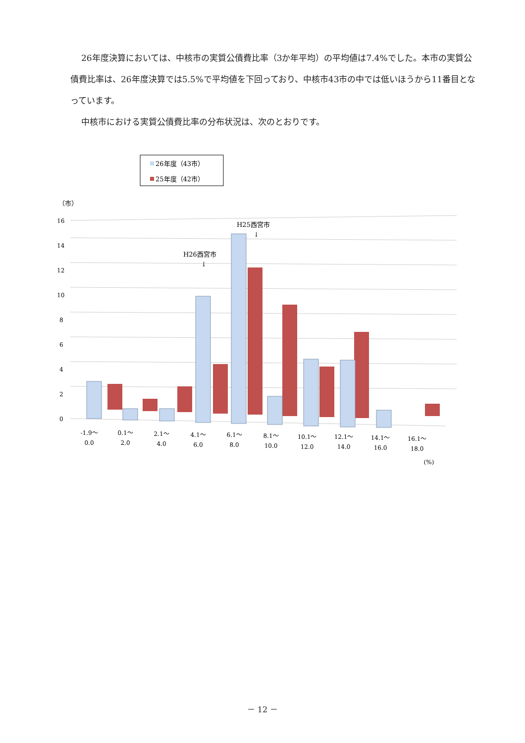26年度決算においては、中核市の実質公債費比率（3か年平均）の平均値は7.4%でした。本市の実質公債費比率は、26年度決算では5.5%で平均値を下回っており、中核市43市の中では低いほうから11番目となっています。
中核市における実質公債費比率の分布状況は、次のとおりです。
26年度（43市）
25年度（42市）
（市）
16
14
12
10
8
6
4
2
0
H26西宮市
↓
H25西宮市
↓
-1.9〜
0.0
0.1〜
2.0
2.1〜
4.0
4.1〜
6.0
6.1〜
8.0
8.1〜
10.0
10.1〜
12.0
12.1〜
14.0
14.1〜
16.0
16.1〜
18.0
(%)
－ 12 －